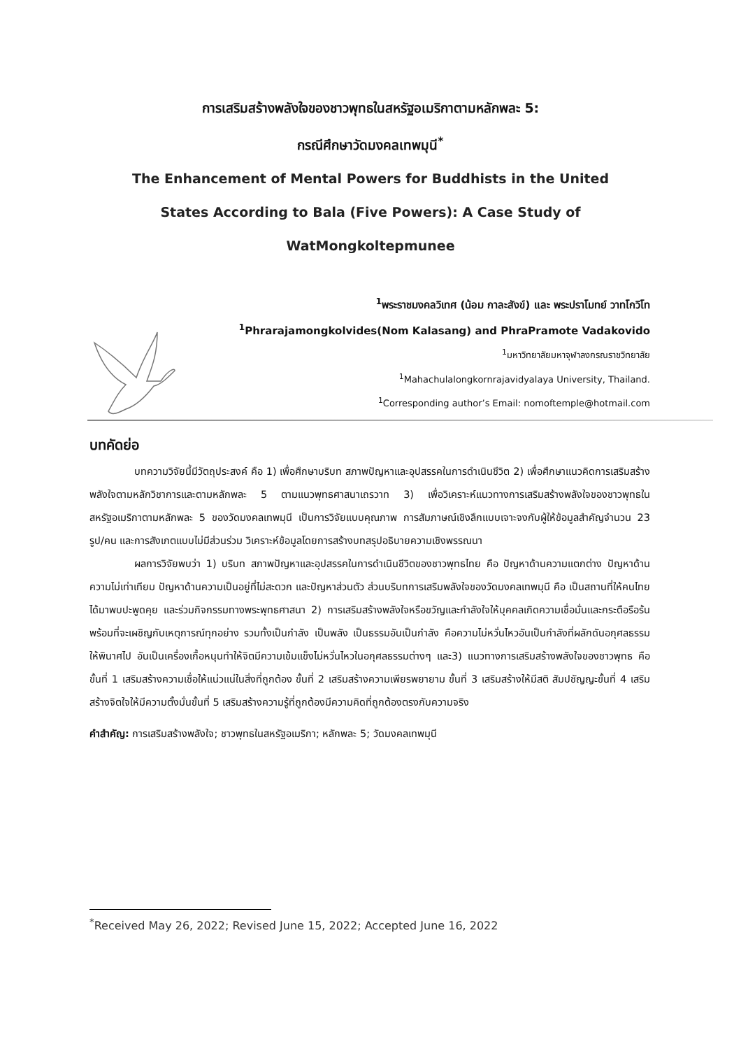การเสริมสร้างพลังใจของชาวพุทธในสหรัฐอเมริกาตามหลักพละ 5:
กรณีศึกษาวัดมงคลเทพมุนี<sup>*</sup>
The Enhancement of Mental Powers for Buddhists in the United
States According to Bala (Five Powers): A Case Study of
WatMongkoltepmunee
<sup>1</sup> พระราชมงคลวิเทศ (น้อม กาละสังข์) และ พระปราโมทย์ วาทโกวิโท
<sup>1</sup> Phrarajamongkolvides(Nom Kalasang) and PhraPramote Vadakovido
<sup>1</sup> มหาวิทยาลัยมหาจุฬาลงกรณราชวิทยาลัย
<sup>1</sup> Mahachulalongkornrajavidyalaya University, Thailand.
<sup>1</sup> Corresponding author’s Email: nomoftemple@hotmail.com
บทคัดย่อ
บทความวิจัยนี้มีวัตถุประสงค์ คือ 1) เพื่อศึกษาบริบท สภาพปัญหาและอุปสรรคในการดำเนินชีวิต 2) เพื่อศึกษาแนวคิดการเสริมสร้างพลังใจตามหลักวิชาการและตามหลักพละ 5 ตามแนวพุทธศาสนาเถรวาท 3) เพื่อวิเคราะห์แนวทางการเสริมสร้างพลังใจของชาวพุทธในสหรัฐอเมริกาตามหลักพละ 5 ของวัดมงคลเทพมุนี เป็นการวิจัยแบบคุณภาพ การสัมภาษณ์เชิงลึกแบบเจาะจงกับผู้ให้ข้อมูลสำคัญจำนวน 23 รูป/คน และการสังเกตแบบไม่มีส่วนร่วม วิเคราะห์ข้อมูลโดยการสร้างบทสรุปอธิบายความเชิงพรรณนา
ผลการวิจัยพบว่า 1) บริบท สภาพปัญหาและอุปสรรคในการดำเนินชีวิตของชาวพุทธไทย คือ ปัญหาด้านความแตกต่าง ปัญหาด้านความไม่เท่าเทียม ปัญหาด้านความเป็นอยู่ที่ไม่สะดวก และปัญหาส่วนตัว ส่วนบริบทการเสริมพลังใจของวัดมงคลเทพมุนี คือ เป็นสถานที่ให้คนไทยได้มาพบปะพูดคุย และร่วมกิจกรรมทางพระพุทธศาสนา 2) การเสริมสร้างพลังใจหรือขวัญและกำลังใจให้บุคคลเกิดความเชื่อมั่นและกระตือรือร้นพร้อมที่จะเผชิญกับเหตุการณ์ทุกอย่าง รวมทั้งเป็นกำลัง เป็นพลัง เป็นธรรมอันเป็นกำลัง คือความไม่หวั่นไหวอันเป็นกำลังที่ผลักดันอกุศลธรรมให้พินาศไป อันเป็นเครื่องเกื้อหนุนทำให้จิตมีความเข้มแข็งไม่หวั่นไหวในอกุศลธรรมต่างๆ และ3) แนวทางการเสริมสร้างพลังใจของชาวพุทธ คือ ขั้นที่ 1 เสริมสร้างความเชื่อให้แน่วแน่ในสิ่งที่ถูกต้อง ขั้นที่ 2 เสริมสร้างความเพียรพยายาม ขั้นที่ 3 เสริมสร้างให้มีสติ สัมปชัญญะขั้นที่ 4 เสริมสร้างจิตใจให้มีความตั้งมั่นขั้นที่ 5 เสริมสร้างความรู้ที่ถูกต้องมีความคิดที่ถูกต้องตรงกับความจริง
คำสำคัญ: การเสริมสร้างพลังใจ; ชาวพุทธในสหรัฐอเมริกา; หลักพละ 5; วัดมงคลเทพมุนี
<sup>*</sup> Received May 26, 2022; Revised June 15, 2022; Accepted June 16, 2022